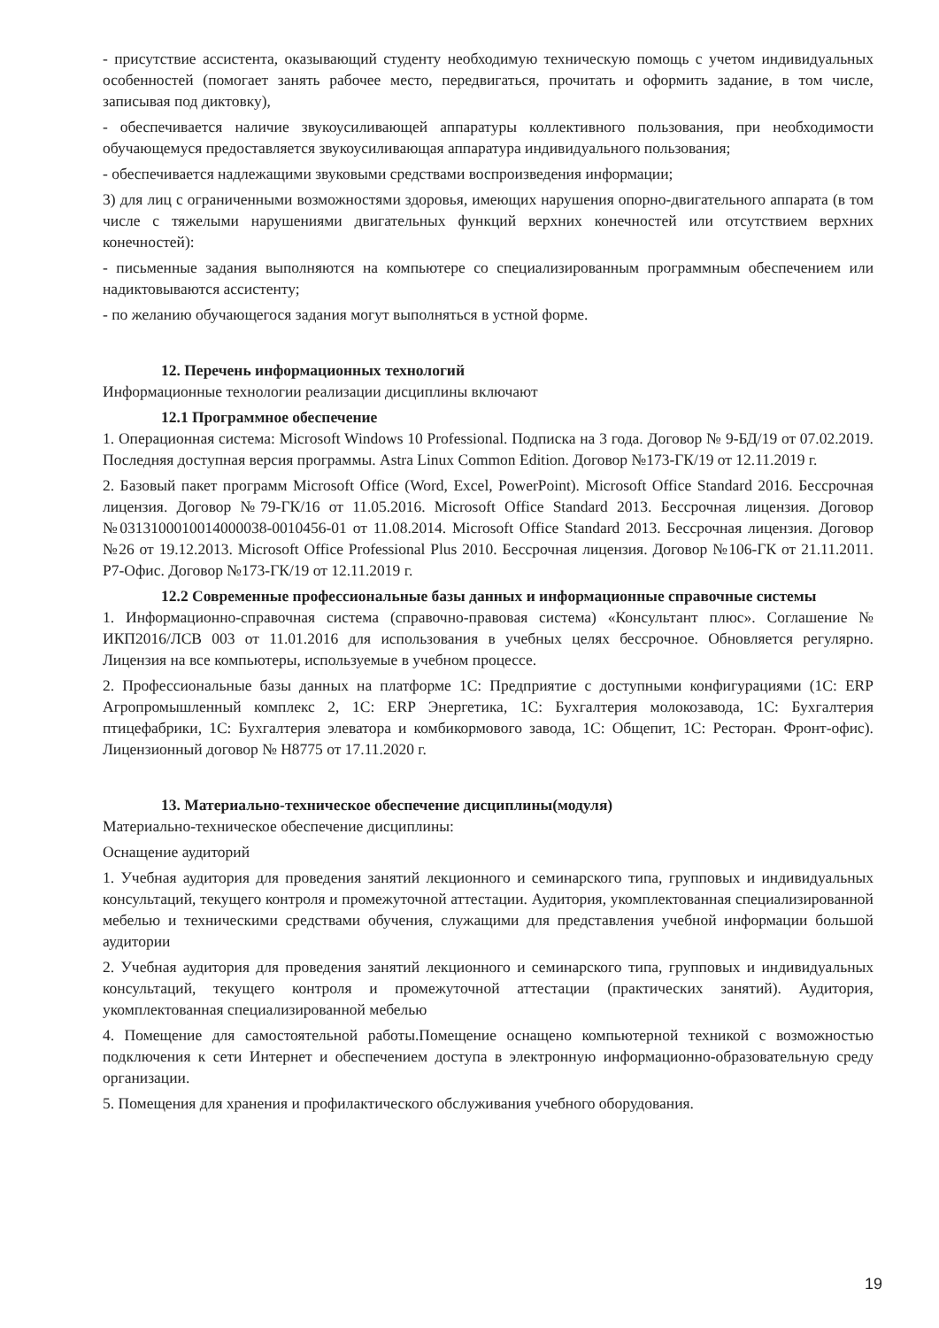- присутствие ассистента, оказывающий студенту необходимую техническую помощь с учетом индивидуальных особенностей (помогает занять рабочее место, передвигаться, прочитать и оформить задание, в том числе, записывая под диктовку),
- обеспечивается наличие звукоусиливающей аппаратуры коллективного пользования, при необходимости обучающемуся предоставляется звукоусиливающая аппаратура индивидуального пользования;
- обеспечивается надлежащими звуковыми средствами воспроизведения информации;
3) для лиц с ограниченными возможностями здоровья, имеющих нарушения опорно-двигательного аппарата (в том числе с тяжелыми нарушениями двигательных функций верхних конечностей или отсутствием верхних конечностей):
- письменные задания выполняются на компьютере со специализированным программным обеспечением или надиктовываются ассистенту;
- по желанию обучающегося задания могут выполняться в устной форме.
12. Перечень информационных технологий
Информационные технологии реализации дисциплины включают
12.1 Программное обеспечение
1. Операционная система: Microsoft Windows 10 Professional. Подписка на 3 года. Договор № 9-БД/19 от 07.02.2019. Последняя доступная версия программы. Astra Linux Common Edition. Договор №173-ГК/19 от 12.11.2019 г.
2. Базовый пакет программ Microsoft Office (Word, Excel, PowerPoint). Microsoft Office Standard 2016. Бессрочная лицензия. Договор №79-ГК/16 от 11.05.2016. Microsoft Office Standard 2013. Бессрочная лицензия. Договор №0313100010014000038-0010456-01 от 11.08.2014. Microsoft Office Standard 2013. Бессрочная лицензия. Договор №26 от 19.12.2013. Microsoft Office Professional Plus 2010. Бессрочная лицензия. Договор №106-ГК от 21.11.2011. Р7-Офис. Договор №173-ГК/19 от 12.11.2019 г.
12.2 Современные профессиональные базы данных и информационные справочные системы
1. Информационно-справочная система (справочно-правовая система) «Консультант плюс». Соглашение № ИКП2016/ЛСВ 003 от 11.01.2016 для использования в учебных целях бессрочное. Обновляется регулярно. Лицензия на все компьютеры, используемые в учебном процессе.
2. Профессиональные базы данных на платформе 1С: Предприятие с доступными конфигурациями (1С: ERP Агропромышленный комплекс 2, 1С: ERP Энергетика, 1С: Бухгалтерия молокозавода, 1С: Бухгалтерия птицефабрики, 1С: Бухгалтерия элеватора и комбикормового завода, 1С: Общепит, 1С: Ресторан. Фронт-офис). Лицензионный договор № Н8775 от 17.11.2020 г.
13. Материально-техническое обеспечение дисциплины(модуля)
Материально-техническое обеспечение дисциплины:
Оснащение аудиторий
1. Учебная аудитория для проведения занятий лекционного и семинарского типа, групповых и индивидуальных консультаций, текущего контроля и промежуточной аттестации. Аудитория, укомплектованная специализированной мебелью и техническими средствами обучения, служащими для представления учебной информации большой аудитории
2. Учебная аудитория для проведения занятий лекционного и семинарского типа, групповых и индивидуальных консультаций, текущего контроля и промежуточной аттестации (практических занятий). Аудитория, укомплектованная специализированной мебелью
4. Помещение для самостоятельной работы.Помещение оснащено компьютерной техникой с возможностью подключения к сети Интернет и обеспечением доступа в электронную информационно-образовательную среду организации.
5. Помещения для хранения и профилактического обслуживания учебного оборудования.
19